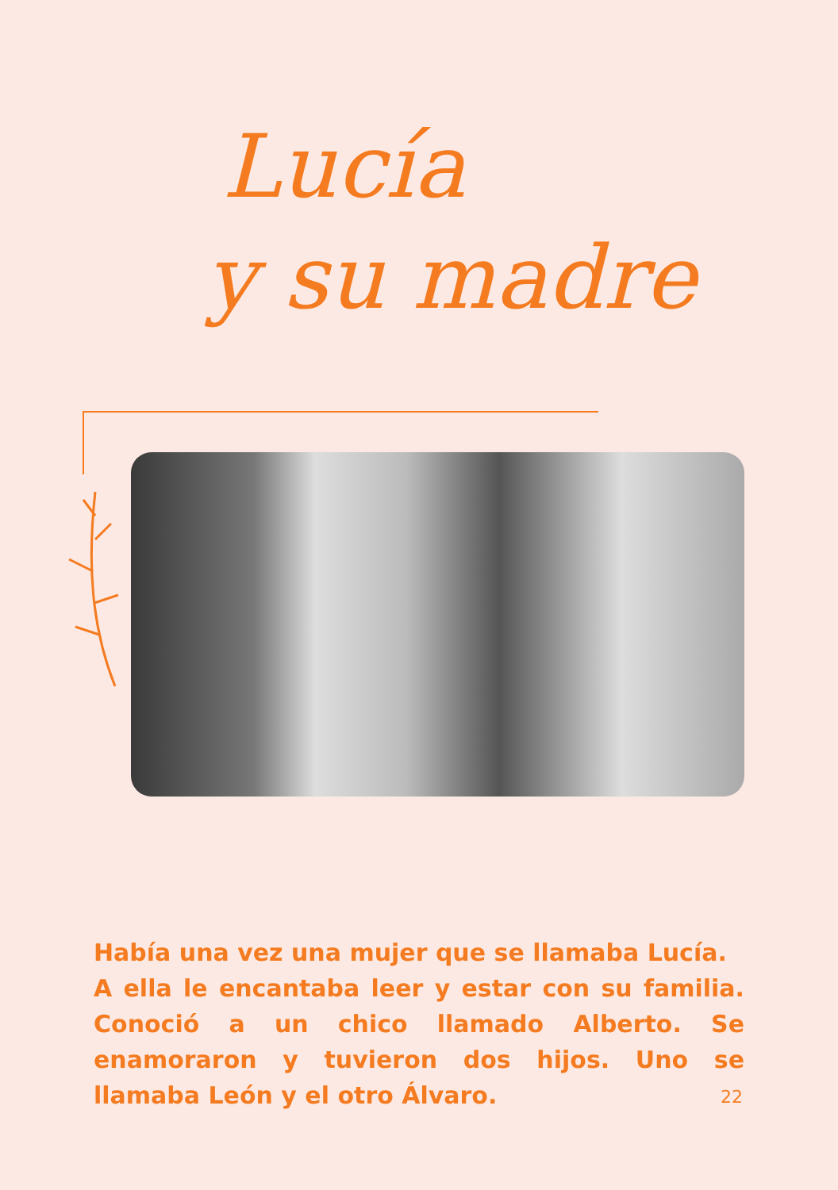Lucía
y su madre
Había una vez una mujer que se llamaba Lucía.
A ella le encantaba leer y estar con su familia. Conoció a un chico llamado Alberto. Se enamoraron y tuvieron dos hijos. Uno se llamaba León y el otro Álvaro.
22